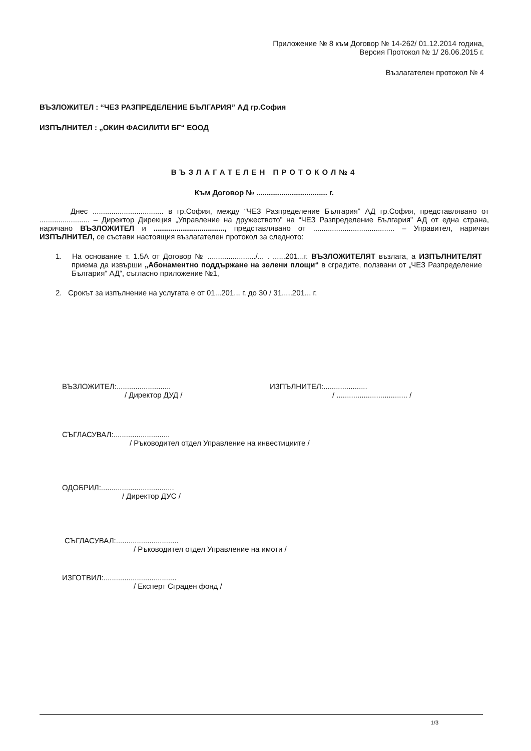Приложение № 8 към Договор № 14-262/ 01.12.2014 година,
Версия Протокол № 1/ 26.06.2015 г.
Възлагателен протокол № 4
ВЪЗЛОЖИТЕЛ : “ЧЕЗ РАЗПРЕДЕЛЕНИЕ БЪЛГАРИЯ” АД гр.София
ИЗПЪЛНИТЕЛ : „ОКИН ФАСИЛИТИ БГ“ ЕООД
ВЪЗЛАГАТЕЛЕН ПРОТОКОЛ№4
Към Договор № .................................. г.
Днес .................................. в гр.София, между “ЧЕЗ Разпределение България” АД гр.София, представлявано от ........................ – Директор Дирекция „Управление на дружеството” на “ЧЕЗ Разпределение България” АД от една страна, наричано ВЪЗЛОЖИТЕЛ и .................................., представлявано от ....................................... – Управител, наричан ИЗПЪЛНИТЕЛ, се състави настоящия възлагателен протокол за следното:
1. На основание т. 1.5А от Договор № ......................./... . ......201...г. ВЪЗЛОЖИТЕЛЯТ възлага, а ИЗПЪЛНИТЕЛЯТ приема да извърши „Абонаментно поддържане на зелени площи“ в сградите, ползвани от „ЧЕЗ Разпределение България“ АД“, съгласно приложение №1,
2. Срокът за изпълнение на услугата е от 01...201... г. до 30 / 31.....201... г.
ВЪЗЛОЖИТЕЛ:..........................
/ Директор ДУД /
ИЗПЪЛНИТЕЛ:.....................
/ .................................. /
СЪГЛАСУВАЛ:...........................
/ Ръководител отдел Управление на инвестициите /
ОДОБРИЛ:...................................
/ Директор ДУС /
СЪГЛАСУВАЛ:..............................
/ Ръководител отдел Управление на имоти /
ИЗГОТВИЛ:...................................
/ Експерт Сграден фонд /
1/3